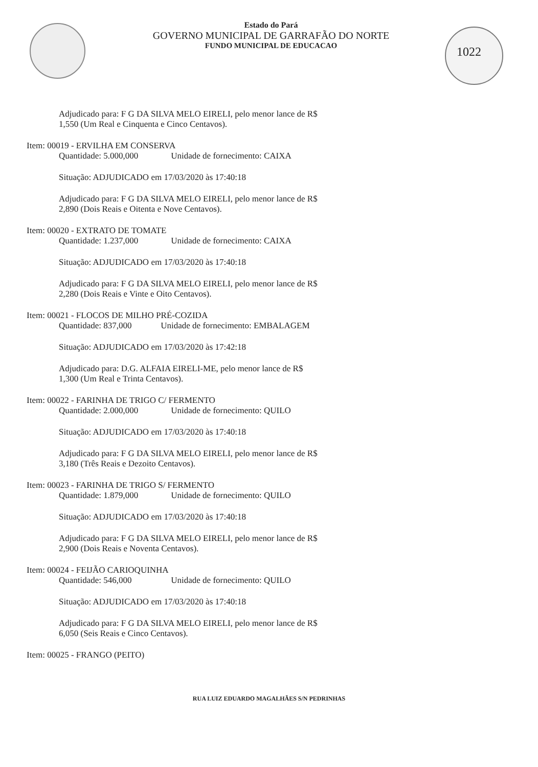1022
Estado do Pará
GOVERNO MUNICIPAL DE GARRAFÃO DO NORTE
FUNDO MUNICIPAL DE EDUCACAO
Adjudicado para: F G DA SILVA MELO EIRELI, pelo menor lance de R$
1,550 (Um Real e Cinquenta e Cinco Centavos).
Item: 00019 - ERVILHA EM CONSERVA
Quantidade: 5.000,000 Unidade de fornecimento: CAIXA
Situação: ADJUDICADO em 17/03/2020 às 17:40:18
Adjudicado para: F G DA SILVA MELO EIRELI, pelo menor lance de R$
2,890 (Dois Reais e Oitenta e Nove Centavos).
Item: 00020 - EXTRATO DE TOMATE
Quantidade: 1.237,000 Unidade de fornecimento: CAIXA
Situação: ADJUDICADO em 17/03/2020 às 17:40:18
Adjudicado para: F G DA SILVA MELO EIRELI, pelo menor lance de R$
2,280 (Dois Reais e Vinte e Oito Centavos).
Item: 00021 - FLOCOS DE MILHO PRÉ-COZIDA
Quantidade: 837,000 Unidade de fornecimento: EMBALAGEM
Situação: ADJUDICADO em 17/03/2020 às 17:42:18
Adjudicado para: D.G. ALFAIA EIRELI-ME, pelo menor lance de R$
1,300 (Um Real e Trinta Centavos).
Item: 00022 - FARINHA DE TRIGO C/ FERMENTO
Quantidade: 2.000,000 Unidade de fornecimento: QUILO
Situação: ADJUDICADO em 17/03/2020 às 17:40:18
Adjudicado para: F G DA SILVA MELO EIRELI, pelo menor lance de R$
3,180 (Três Reais e Dezoito Centavos).
Item: 00023 - FARINHA DE TRIGO S/ FERMENTO
Quantidade: 1.879,000 Unidade de fornecimento: QUILO
Situação: ADJUDICADO em 17/03/2020 às 17:40:18
Adjudicado para: F G DA SILVA MELO EIRELI, pelo menor lance de R$
2,900 (Dois Reais e Noventa Centavos).
Item: 00024 - FEIJÃO CARIOQUINHA
Quantidade: 546,000 Unidade de fornecimento: QUILO
Situação: ADJUDICADO em 17/03/2020 às 17:40:18
Adjudicado para: F G DA SILVA MELO EIRELI, pelo menor lance de R$
6,050 (Seis Reais e Cinco Centavos).
Item: 00025 - FRANGO (PEITO)
RUA LUIZ EDUARDO MAGALHÃES S/N PEDRINHAS